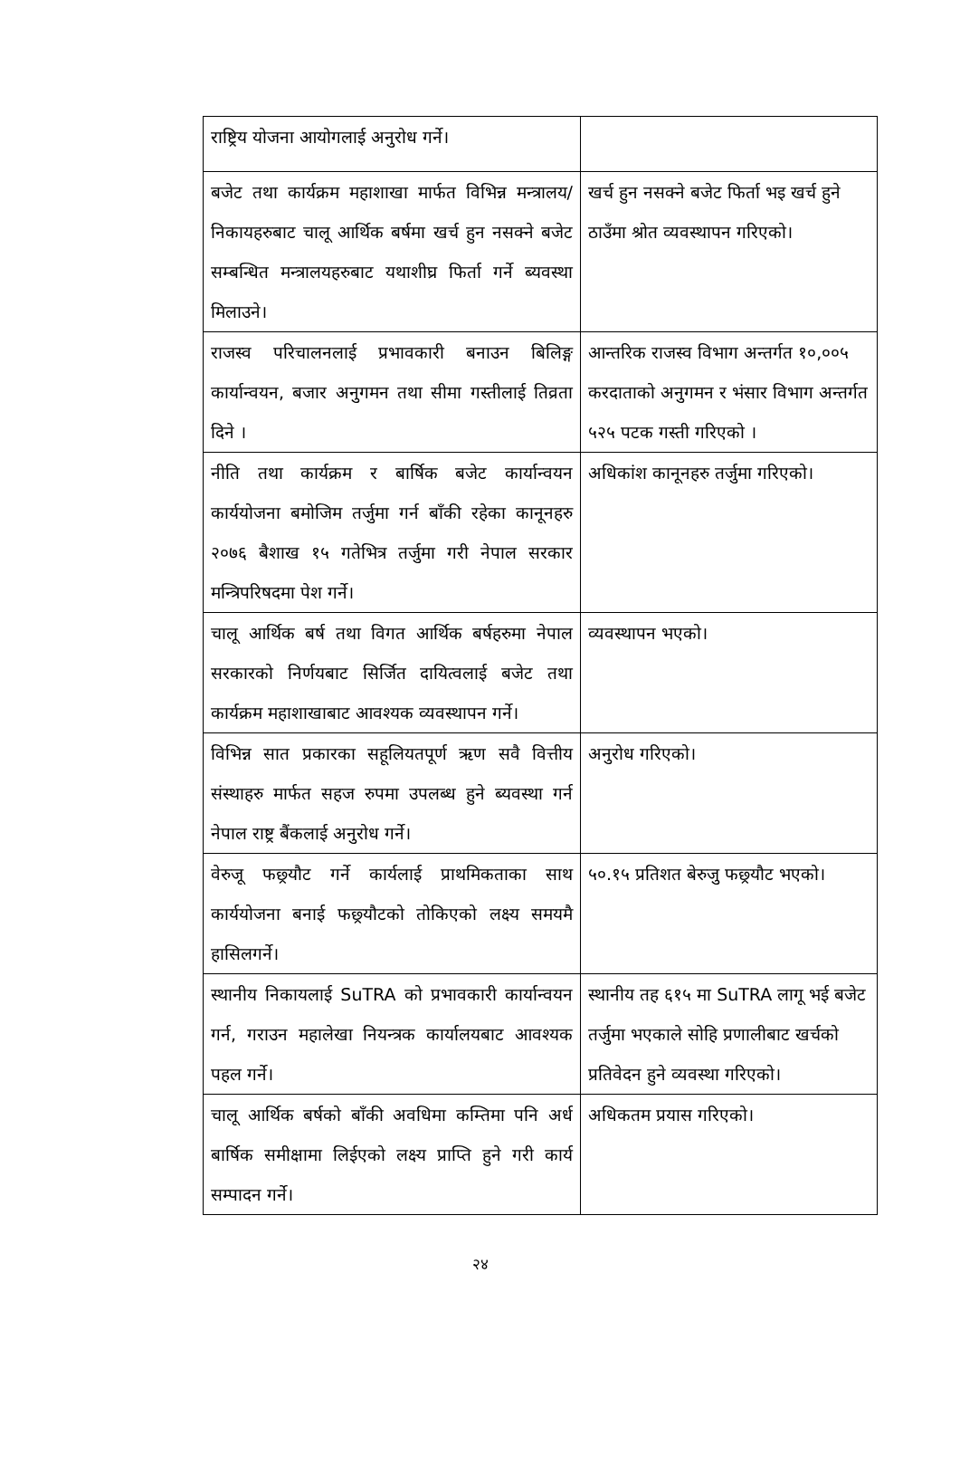| राष्ट्रिय योजना आयोगलाई अनुरोध गर्ने। | |
| बजेट तथा कार्यक्रम महाशाखा मार्फत विभिन्न मन्त्रालय/ निकायहरुबाट चालू आर्थिक बर्षमा खर्च हुन नसक्ने बजेट सम्बन्धित मन्त्रालयहरुबाट यथाशीघ्र फिर्ता गर्ने ब्यवस्था मिलाउने। | खर्च हुन नसक्ने बजेट फिर्ता भइ खर्च हुने ठाउँमा श्रोत व्यवस्थापन गरिएको। |
| राजस्व परिचालनलाई प्रभावकारी बनाउन बिलिङ्ग कार्यान्वयन, बजार अनुगमन तथा सीमा गस्तीलाई तिव्रता दिने । | आन्तरिक राजस्व विभाग अन्तर्गत १०,००५ करदाताको अनुगमन र भंसार विभाग अन्तर्गत ५२५ पटक गस्ती गरिएको । |
| नीति तथा कार्यक्रम र बार्षिक बजेट कार्यान्वयन कार्ययोजना बमोजिम तर्जुमा गर्न बाँकी रहेका कानूनहरु २०७६ बैशाख १५ गतेभित्र तर्जुमा गरी नेपाल सरकार मन्त्रिपरिषदमा पेश गर्ने। | अधिकांश कानूनहरु तर्जुमा गरिएको। |
| चालू आर्थिक बर्ष तथा विगत आर्थिक बर्षहरुमा नेपाल सरकारको निर्णयबाट सिर्जित दायित्वलाई बजेट तथा कार्यक्रम महाशाखाबाट आवश्यक व्यवस्थापन गर्ने। | व्यवस्थापन भएको। |
| विभिन्न सात प्रकारका सहूलियतपूर्ण ऋण सवै वित्तीय संस्थाहरु मार्फत सहज रुपमा उपलब्ध हुने ब्यवस्था गर्न नेपाल राष्ट्र बैंकलाई अनुरोध गर्ने। | अनुरोध गरिएको। |
| वेरुजू फछ्र्यौट गर्ने कार्यलाई प्राथमिकताका साथ कार्ययोजना बनाई फछ्र्यौटको तोकिएको लक्ष्य समयमै हासिलगर्ने। | ५०.१५ प्रतिशत बेरुजु फछ्र्यौट भएको। |
| स्थानीय निकायलाई SuTRA को प्रभावकारी कार्यान्वयन गर्न, गराउन महालेखा नियन्त्रक कार्यालयबाट आवश्यक पहल गर्ने। | स्थानीय तह ६१५ मा SuTRA लागू भई बजेट तर्जुमा भएकाले सोहि प्रणालीबाट खर्चको प्रतिवेदन हुने व्यवस्था गरिएको। |
| चालू आर्थिक बर्षको बाँकी अवधिमा कम्तिमा पनि अर्ध बार्षिक समीक्षामा लिईएको लक्ष्य प्राप्ति हुने गरी कार्य सम्पादन गर्ने। | अधिकतम प्रयास गरिएको। |
२४